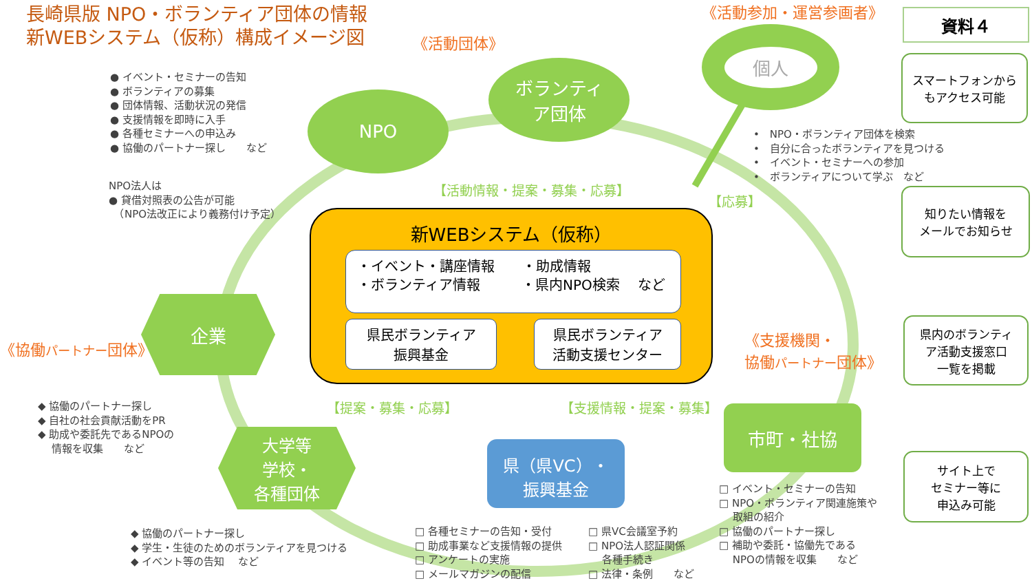長崎県版 NPO・ボランティア団体の情報
新WEBシステム（仮称）構成イメージ図
《活動参加・運営参画者》 資料４
《活動団体》
個人
スマートフォンから
もアクセス可能
● イベント・セミナーの告知
● ボランティアの募集
● 団体情報、活動状況の発信
● 支援情報を即時に入手
● 各種セミナーへの申込み
● 協働のパートナー探し　　など
ボランティ
ア団体
NPO
•　NPO・ボランティア団体を検索
•　自分に合ったボランティアを見つける
•　イベント・セミナーへの参加
•　ボランティアについて学ぶ　など
NPO法人は
● 貸借対照表の公告が可能
　（NPO法改正により義務付け予定）
【活動情報・提案・募集・応募】
【応募】
知りたい情報を
メールでお知らせ
新WEBシステム（仮称）
・イベント・講座情報　　・助成情報
・ボランティア情報　　　・県内NPO検索　 など
県民ボランティア
振興基金
県民ボランティア
活動支援センター
企業
《協働パートナー団体》
《支援機関・
協働パートナー団体》
県内のボランティ
ア活動支援窓口
一覧を掲載
◆ 協働のパートナー探し
◆ 自社の社会貢献活動をPR
◆ 助成や委託先であるNPOの
　 情報を収集　　など
【提案・募集・応募】 【支援情報・提案・募集】 市町・社協
大学等
学校・
各種団体
県（県VC）・
振興基金
サイト上で
セミナー等に
申込み可能
□ イベント・セミナーの告知
□ NPO・ボランティア関連施策や
　 取組の紹介
□ 協働のパートナー探し
□ 補助や委託・協働先である
　 NPOの情報を収集　　など
◆ 協働のパートナー探し
◆ 学生・生徒のためのボランティアを見つける
◆ イベント等の告知　 など
□ 各種セミナーの告知・受付
□ 助成事業など支援情報の提供
□ アンケートの実施
□ メールマガジンの配信
□ 県VC会議室予約
□ NPO法人認証関係
　 各種手続き
□ 法律・条例　　など